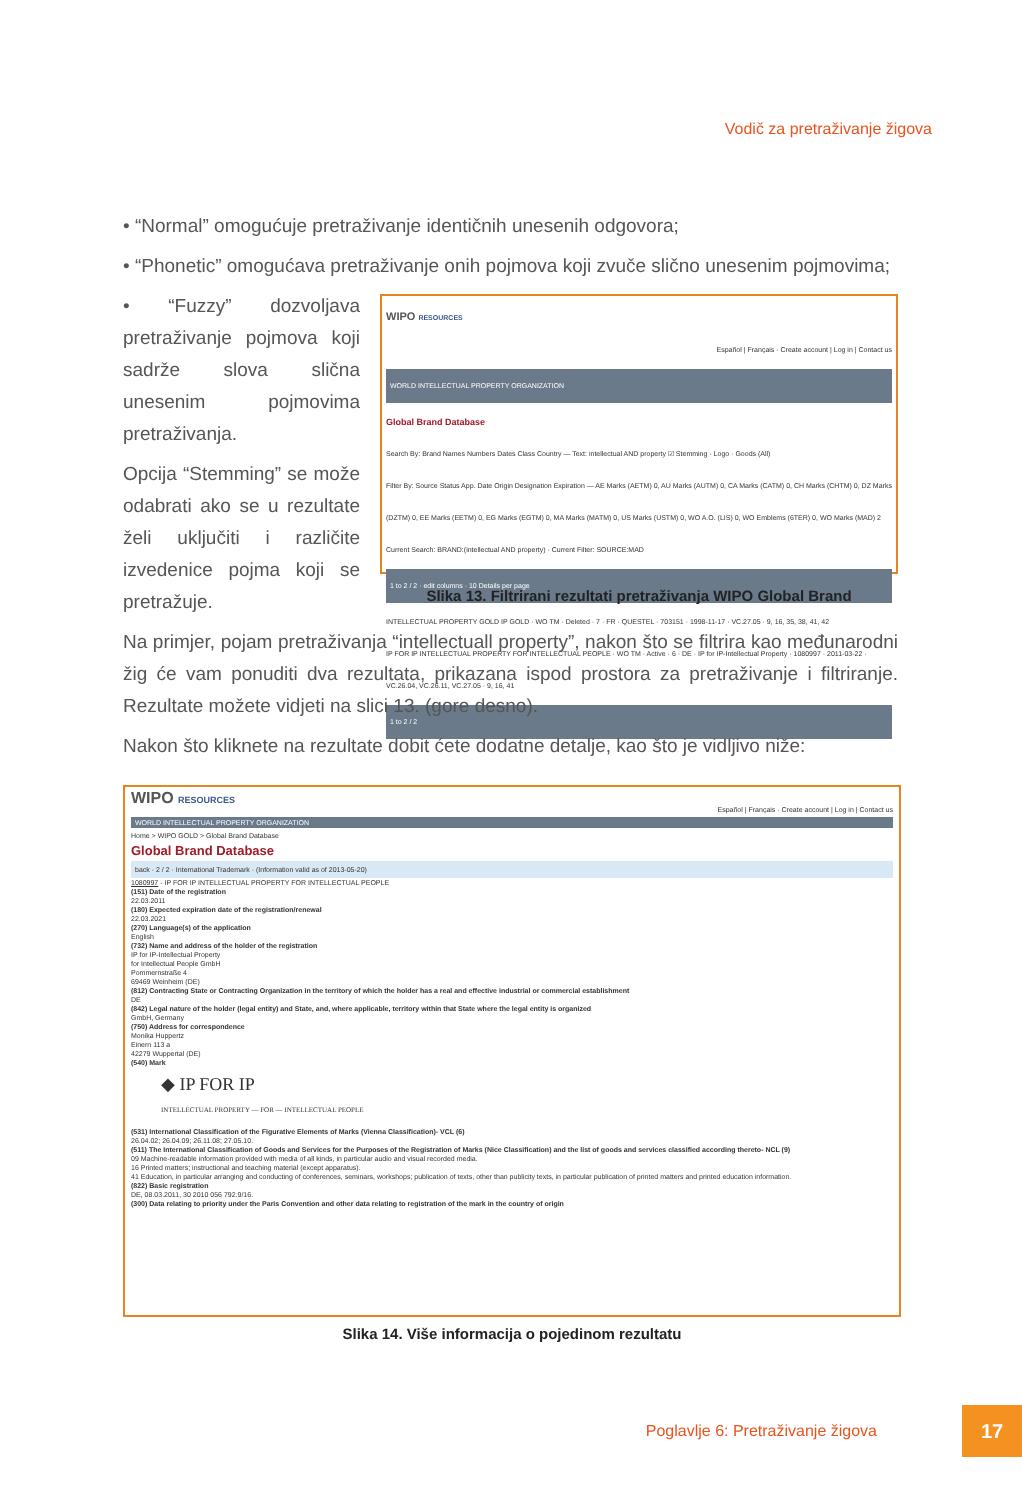Vodič za pretraživanje žigova
• “Normal” omogućuje pretraživanje identičnih unesenih odgovora;
• “Phonetic” omogućava pretraživanje onih pojmova koji zvuče slično unesenim pojmovima;
WIPO RESOURCES
Español | Français · Create account | Log in | Contact us
WORLD INTELLECTUAL PROPERTY ORGANIZATION
Global Brand Database
Search By: Brand Names Numbers Dates Class Country — Text: intellectual AND property ☑ Stemming · Logo · Goods (All)
Filter By: Source Status App. Date Origin Designation Expiration — AE Marks (AETM) 0, AU Marks (AUTM) 0, CA Marks (CATM) 0, CH Marks (CHTM) 0, DZ Marks (DZTM) 0, EE Marks (EETM) 0, EG Marks (EGTM) 0, MA Marks (MATM) 0, US Marks (USTM) 0, WO A.O. (LIS) 0, WO Emblems (6TER) 0, WO Marks (MAD) 2
Current Search: BRAND:(intellectual AND property) · Current Filter: SOURCE:MAD
1 to 2 / 2 · edit columns · 10 Details per page
INTELLECTUAL PROPERTY GOLD IP GOLD · WO TM · Deleted · 7 · FR · QUESTEL · 703151 · 1998-11-17 · VC.27.05 · 9, 16, 35, 38, 41, 42
IP FOR IP INTELLECTUAL PROPERTY FOR INTELLECTUAL PEOPLE · WO TM · Active · 6 · DE · IP for IP-Intellectual Property · 1080997 · 2011-03-22 · VC.26.04, VC.26.11, VC.27.05 · 9, 16, 41
1 to 2 / 2
Slika 13. Filtrirani rezultati pretraživanja WIPO Global Brand
• “Fuzzy” dozvoljava pretraživanje pojmova koji sadrže slova slična unesenim pojmovima pretraživanja.
Opcija “Stemming” se može odabrati ako se u rezultate želi uključiti i različite izvedenice pojma koji se pretražuje.
Na primjer, pojam pretraživanja “intellectuall property”, nakon što se filtrira kao međunarodni žig će vam ponuditi dva rezultata, prikazana ispod prostora za pretraživanje i filtriranje. Rezultate možete vidjeti na slici 13. (gore desno).
Nakon što kliknete na rezultate dobit ćete dodatne detalje, kao što je vidljivo niže:
WIPO RESOURCES
Español | Français · Create account | Log in | Contact us
WORLD INTELLECTUAL PROPERTY ORGANIZATION
Home > WIPO GOLD > Global Brand Database
Global Brand Database
back · 2 / 2 · International Trademark · (Information valid as of 2013-05-20)
1080997 - IP FOR IP INTELLECTUAL PROPERTY FOR INTELLECTUAL PEOPLE
(151) Date of the registration
22.03.2011
(180) Expected expiration date of the registration/renewal
22.03.2021
(270) Language(s) of the application
English
(732) Name and address of the holder of the registration
IP for IP-Intellectual Property
for Intellectual People GmbH
Pommernstraße 4
69469 Weinheim (DE)
(812) Contracting State or Contracting Organization in the territory of which the holder has a real and effective industrial or commercial establishment
DE
(842) Legal nature of the holder (legal entity) and State, and, where applicable, territory within that State where the legal entity is organized
GmbH, Germany
(750) Address for correspondence
Monika Huppertz
Einern 113 a
42279 Wuppertal (DE)
(540) Mark
◆ IP FOR IP
INTELLECTUAL PROPERTY — FOR — INTELLECTUAL PEOPLE
(531) International Classification of the Figurative Elements of Marks (Vienna Classification)- VCL (6)
26.04.02; 26.04.09; 26.11.08; 27.05.10.
(511) The International Classification of Goods and Services for the Purposes of the Registration of Marks (Nice Classification) and the list of goods and services classified according thereto- NCL (9)
09 Machine-readable information provided with media of all kinds, in particular audio and visual recorded media.
16 Printed matters; instructional and teaching material (except apparatus).
41 Education, in particular arranging and conducting of conferences, seminars, workshops; publication of texts, other than publicity texts, in particular publication of printed matters and printed education information.
(822) Basic registration
DE, 08.03.2011, 30 2010 056 792.9/16.
(300) Data relating to priority under the Paris Convention and other data relating to registration of the mark in the country of origin
Slika 14. Više informacija o pojedinom rezultatu
Poglavlje 6: Pretraživanje žigova
17